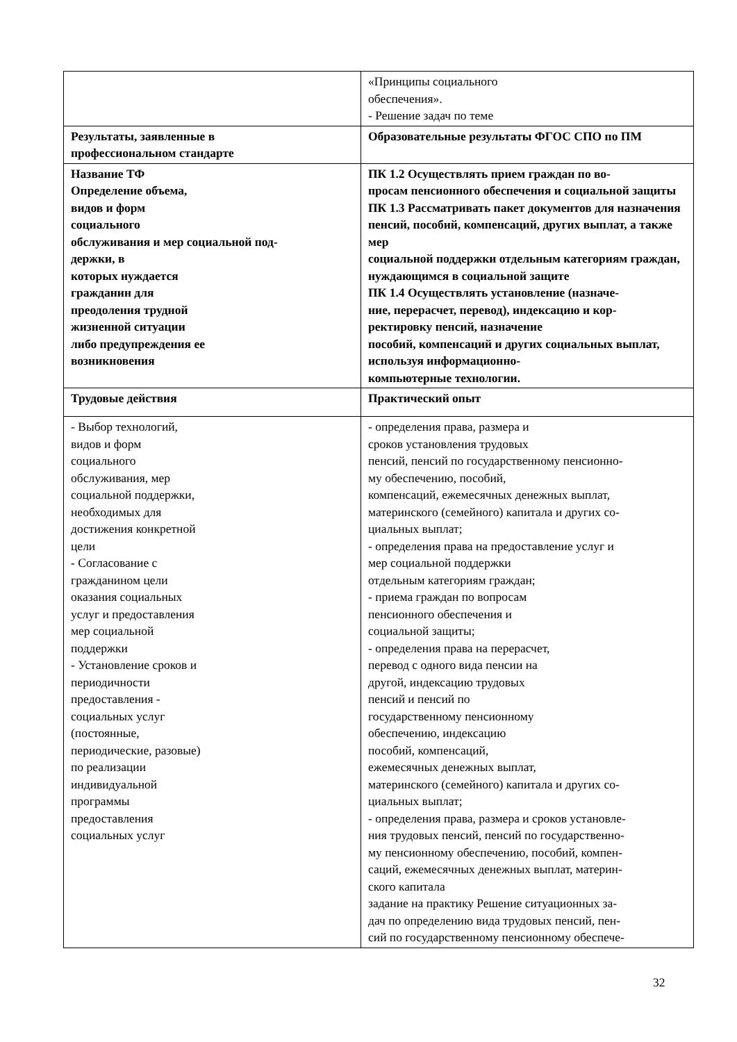| | «Принципы социального обеспечения». - Решение задач по теме |
| Результаты, заявленные в профессиональном стандарте | Образовательные результаты ФГОС СПО по ПМ |
| Название ТФ Определение объема, видов и форм социального обслуживания и мер социальной под- держки, в которых нуждается гражданин для преодоления трудной жизненной ситуации либо предупреждения ее возникновения | ПК 1.2 Осуществлять прием граждан по во- просам пенсионного обеспечения и социальной защиты ПК 1.3 Рассматривать пакет документов для назначения пенсий, пособий, компенсаций, других выплат, а также мер социальной поддержки отдельным категориям граждан, нуждающимся в социальной защите ПК 1.4 Осуществлять установление (назначе- ние, перерасчет, перевод), индексацию и кор- ректировку пенсий, назначение пособий, компенсаций и других социальных выплат, используя информационно- компьютерные технологии. |
| Трудовые действия | Практический опыт |
| - Выбор технологий, видов и форм социального обслуживания, мер социальной поддержки, необходимых для достижения конкретной цели - Согласование с гражданином цели оказания социальных услуг и предоставления мер социальной поддержки - Установление сроков и периодичности предоставления - социальных услуг (постоянные, периодические, разовые) по реализации индивидуальной программы предоставления социальных услуг | - определения права, размера и сроков установления трудовых пенсий, пенсий по государственному пенсионно- му обеспечению, пособий, компенсаций, ежемесячных денежных выплат, материнского (семейного) капитала и других со- циальных выплат; - определения права на предоставление услуг и мер социальной поддержки отдельным категориям граждан; - приема граждан по вопросам пенсионного обеспечения и социальной защиты; - определения права на перерасчет, перевод с одного вида пенсии на другой, индексацию трудовых пенсий и пенсий по государственному пенсионному обеспечению, индексацию пособий, компенсаций, ежемесячных денежных выплат, материнского (семейного) капитала и других со- циальных выплат; - определения права, размера и сроков установле- ния трудовых пенсий, пенсий по государственно- му пенсионному обеспечению, пособий, компен- саций, ежемесячных денежных выплат, материн- ского капитала задание на практику Решение ситуационных за- дач по определению вида трудовых пенсий, пен- сий по государственному пенсионному обеспече- |
32